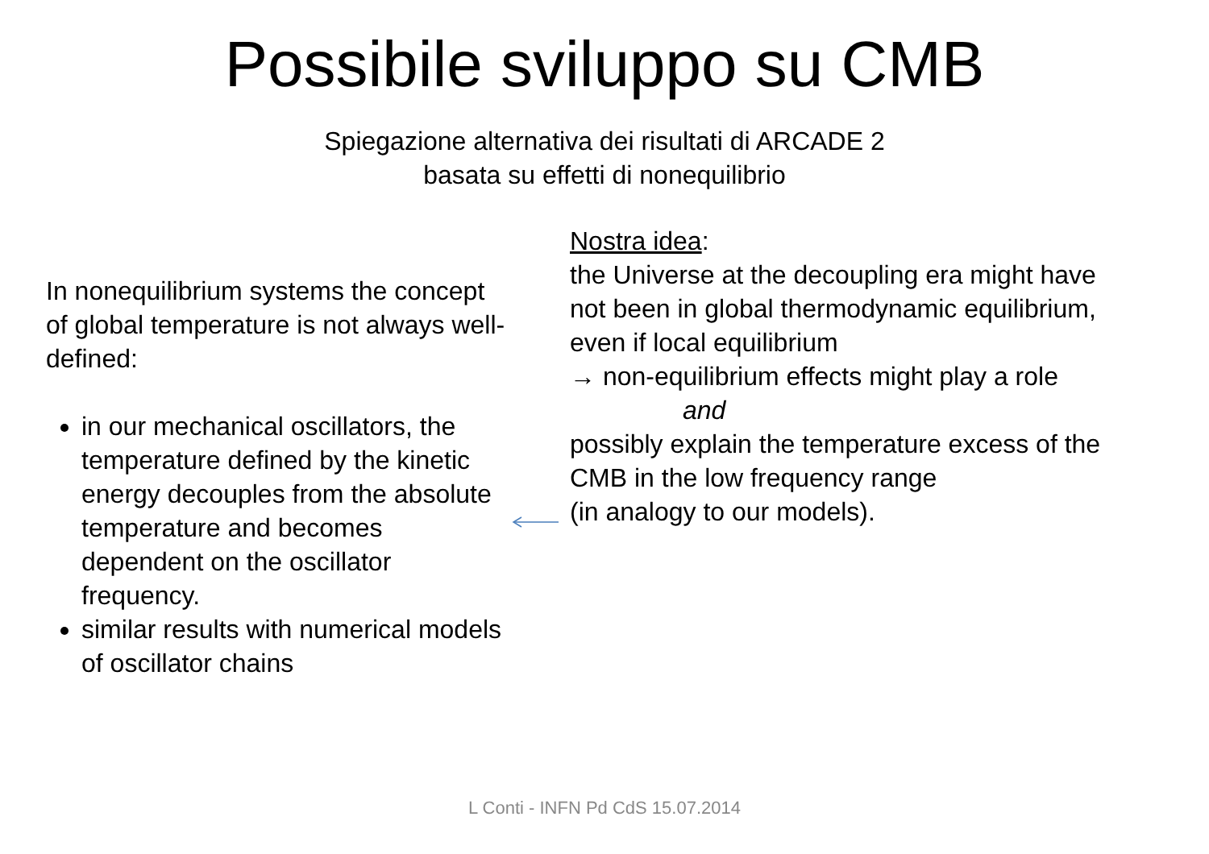Possibile sviluppo su CMB
Spiegazione alternativa dei risultati di ARCADE 2
basata su effetti di nonequilibrio
In nonequilibrium systems the concept of global temperature is not always well-defined:
in our mechanical oscillators, the temperature defined by the kinetic energy decouples from the absolute temperature and becomes dependent on the oscillator frequency.
similar results with numerical models of oscillator chains
Nostra idea:
the Universe at the decoupling era might have not been in global thermodynamic equilibrium, even if local equilibrium
→ non-equilibrium effects might play a role
and
possibly explain the temperature excess of the CMB in the low frequency range
(in analogy to our models).
L Conti - INFN Pd CdS 15.07.2014